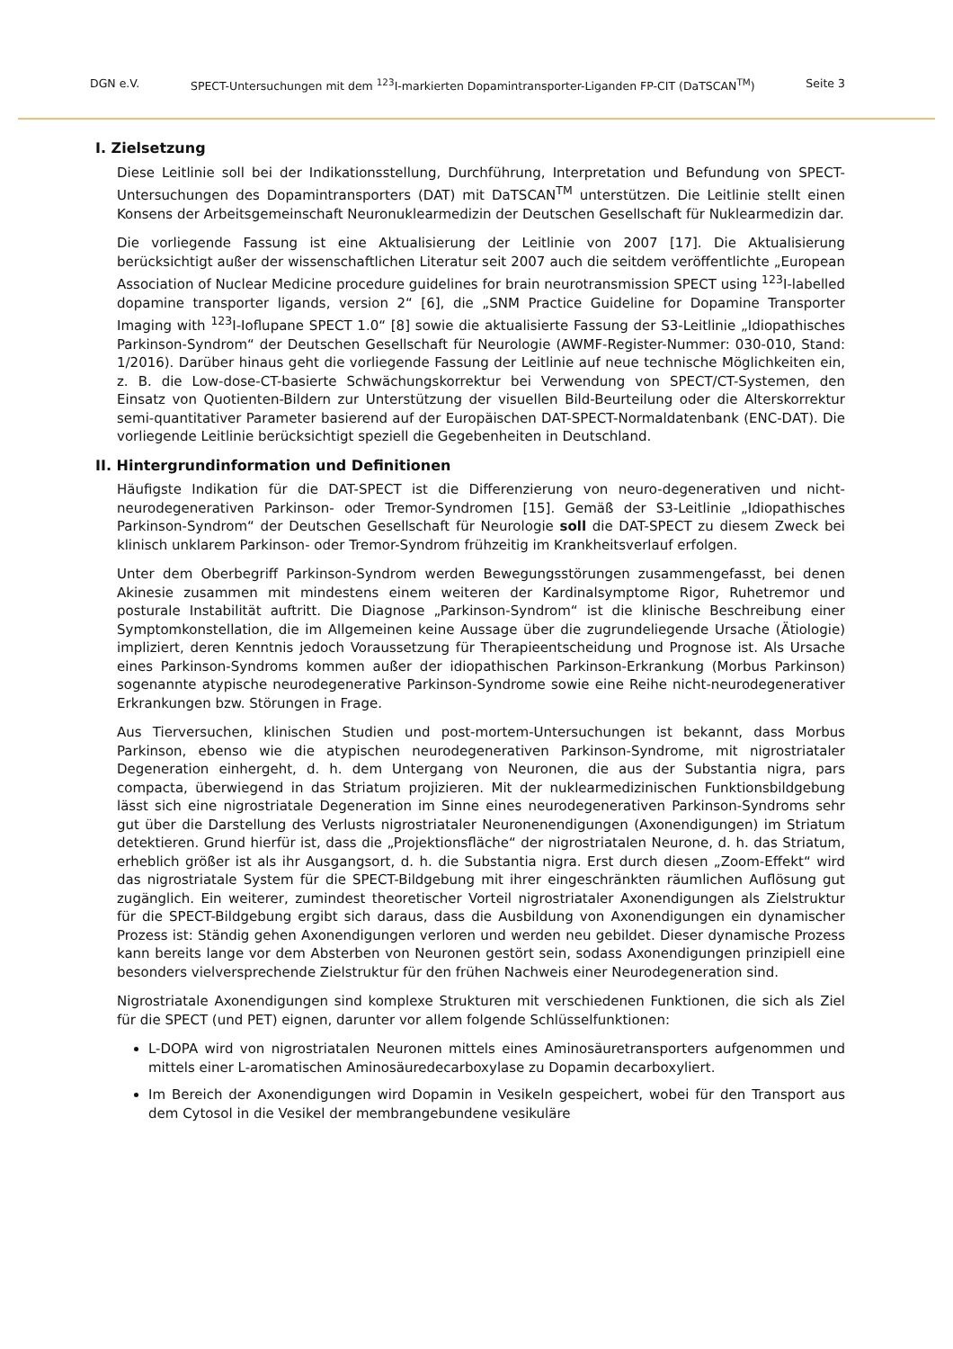DGN e.V. SPECT-Untersuchungen mit dem <sup>123</sup>I-markierten Dopamintransporter-Liganden FP-CIT (DaTSCAN<sup>TM</sup>) Seite 3
I. Zielsetzung
Diese Leitlinie soll bei der Indikationsstellung, Durchführung, Interpretation und Befundung von SPECT-Untersuchungen des Dopamintransporters (DAT) mit DaTSCAN<sup>TM</sup> unterstützen. Die Leitlinie stellt einen Konsens der Arbeitsgemeinschaft Neuronuklearmedizin der Deutschen Gesellschaft für Nuklearmedizin dar.
Die vorliegende Fassung ist eine Aktualisierung der Leitlinie von 2007 [17]. Die Aktualisierung berücksichtigt außer der wissenschaftlichen Literatur seit 2007 auch die seitdem veröffentlichte „European Association of Nuclear Medicine procedure guidelines for brain neurotransmission SPECT using <sup>123</sup>I-labelled dopamine transporter ligands, version 2“ [6], die „SNM Practice Guideline for Dopamine Transporter Imaging with <sup>123</sup>I-Ioflupane SPECT 1.0“ [8] sowie die aktualisierte Fassung der S3-Leitlinie „Idiopathisches Parkinson-Syndrom“ der Deutschen Gesellschaft für Neurologie (AWMF-Register-Nummer: 030-010, Stand: 1/2016). Darüber hinaus geht die vorliegende Fassung der Leitlinie auf neue technische Möglichkeiten ein, z. B. die Low-dose-CT-basierte Schwächungskorrektur bei Verwendung von SPECT/CT-Systemen, den Einsatz von Quotienten-Bildern zur Unterstützung der visuellen Bild-Beurteilung oder die Alterskorrektur semi-quantitativer Parameter basierend auf der Europäischen DAT-SPECT-Normaldatenbank (ENC-DAT). Die vorliegende Leitlinie berücksichtigt speziell die Gegebenheiten in Deutschland.
II. Hintergrundinformation und Definitionen
Häufigste Indikation für die DAT-SPECT ist die Differenzierung von neuro-degenerativen und nicht-neurodegenerativen Parkinson- oder Tremor-Syndromen [15]. Gemäß der S3-Leitlinie „Idiopathisches Parkinson-Syndrom“ der Deutschen Gesellschaft für Neurologie soll die DAT-SPECT zu diesem Zweck bei klinisch unklarem Parkinson- oder Tremor-Syndrom frühzeitig im Krankheitsverlauf erfolgen.
Unter dem Oberbegriff Parkinson-Syndrom werden Bewegungsstörungen zusammengefasst, bei denen Akinesie zusammen mit mindestens einem weiteren der Kardinalsymptome Rigor, Ruhetremor und posturale Instabilität auftritt. Die Diagnose „Parkinson-Syndrom“ ist die klinische Beschreibung einer Symptomkonstellation, die im Allgemeinen keine Aussage über die zugrundeliegende Ursache (Ätiologie) impliziert, deren Kenntnis jedoch Voraussetzung für Therapieentscheidung und Prognose ist. Als Ursache eines Parkinson-Syndroms kommen außer der idiopathischen Parkinson-Erkrankung (Morbus Parkinson) sogenannte atypische neurodegenerative Parkinson-Syndrome sowie eine Reihe nicht-neurodegenerativer Erkrankungen bzw. Störungen in Frage.
Aus Tierversuchen, klinischen Studien und post-mortem-Untersuchungen ist bekannt, dass Morbus Parkinson, ebenso wie die atypischen neurodegenerativen Parkinson-Syndrome, mit nigrostriataler Degeneration einhergeht, d. h. dem Untergang von Neuronen, die aus der Substantia nigra, pars compacta, überwiegend in das Striatum projizieren. Mit der nuklearmedizinischen Funktionsbildgebung lässt sich eine nigrostriatale Degeneration im Sinne eines neurodegenerativen Parkinson-Syndroms sehr gut über die Darstellung des Verlusts nigrostriataler Neuronenendigungen (Axonendigungen) im Striatum detektieren. Grund hierfür ist, dass die „Projektionsfläche“ der nigrostriatalen Neurone, d. h. das Striatum, erheblich größer ist als ihr Ausgangsort, d. h. die Substantia nigra. Erst durch diesen „Zoom-Effekt“ wird das nigrostriatale System für die SPECT-Bildgebung mit ihrer eingeschränkten räumlichen Auflösung gut zugänglich. Ein weiterer, zumindest theoretischer Vorteil nigrostriataler Axonendigungen als Zielstruktur für die SPECT-Bildgebung ergibt sich daraus, dass die Ausbildung von Axonendigungen ein dynamischer Prozess ist: Ständig gehen Axonendigungen verloren und werden neu gebildet. Dieser dynamische Prozess kann bereits lange vor dem Absterben von Neuronen gestört sein, sodass Axonendigungen prinzipiell eine besonders vielversprechende Zielstruktur für den frühen Nachweis einer Neurodegeneration sind.
Nigrostriatale Axonendigungen sind komplexe Strukturen mit verschiedenen Funktionen, die sich als Ziel für die SPECT (und PET) eignen, darunter vor allem folgende Schlüsselfunktionen:
L-DOPA wird von nigrostriatalen Neuronen mittels eines Aminosäuretransporters aufgenommen und mittels einer L-aromatischen Aminosäuredecarboxylase zu Dopamin decarboxyliert.
Im Bereich der Axonendigungen wird Dopamin in Vesikeln gespeichert, wobei für den Transport aus dem Cytosol in die Vesikel der membrangebundene vesikuläre